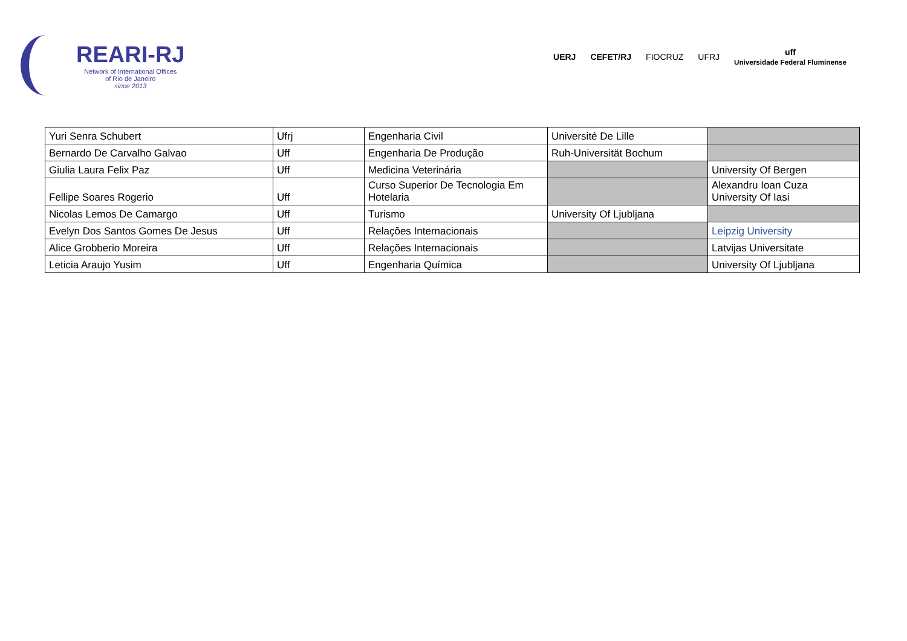REARI-RJ
Network of International Offices
of Rio de Janeiro
since 2013
UERJ CEFET/RJ FIOCRUZ UFRJ uff
Universidade Federal Fluminense
| Yuri Senra Schubert | Ufrj | Engenharia Civil | Université De Lille | |
| Bernardo De Carvalho Galvao | Uff | Engenharia De Produção | Ruh-Universität Bochum | |
| Giulia Laura Felix Paz | Uff | Medicina Veterinária | | University Of Bergen |
| Fellipe Soares Rogerio | Uff | Curso Superior De Tecnologia Em Hotelaria | | Alexandru Ioan Cuza University Of Iasi |
| Nicolas Lemos De Camargo | Uff | Turismo | University Of Ljubljana | |
| Evelyn Dos Santos Gomes De Jesus | Uff | Relações Internacionais | | Leipzig University |
| Alice Grobberio Moreira | Uff | Relações Internacionais | | Latvijas Universitate |
| Leticia Araujo Yusim | Uff | Engenharia Química | | University Of Ljubljana |